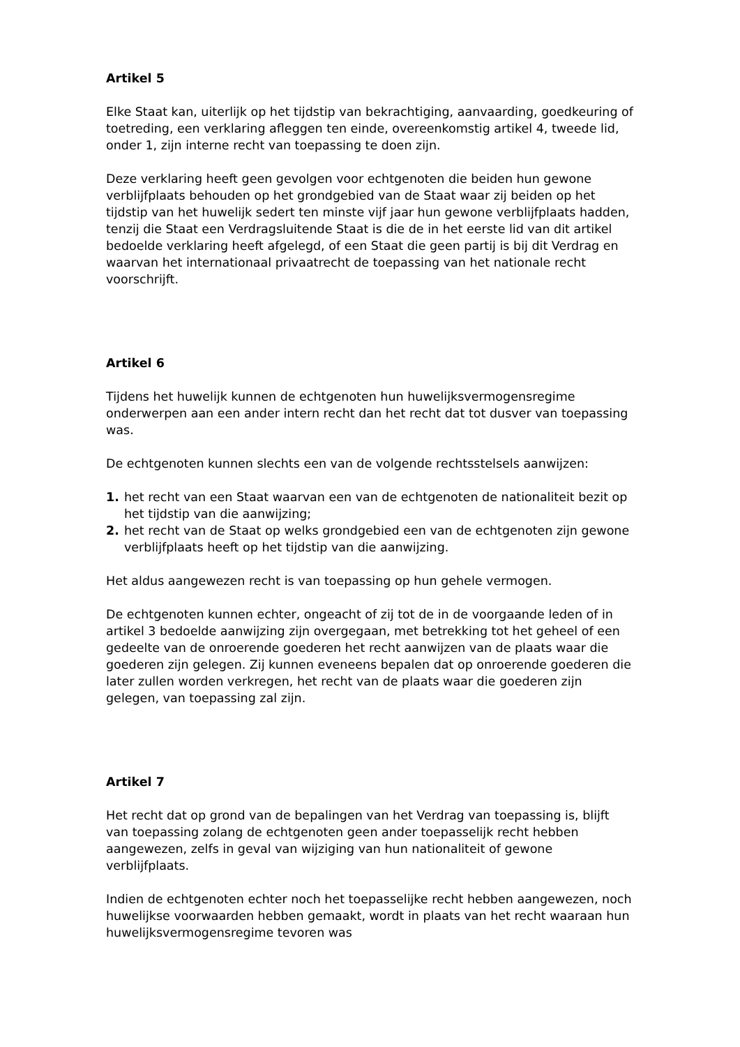Artikel 5
Elke Staat kan, uiterlijk op het tijdstip van bekrachtiging, aanvaarding, goedkeuring of toetreding, een verklaring afleggen ten einde, overeenkomstig artikel 4, tweede lid, onder 1, zijn interne recht van toepassing te doen zijn.
Deze verklaring heeft geen gevolgen voor echtgenoten die beiden hun gewone verblijfplaats behouden op het grondgebied van de Staat waar zij beiden op het tijdstip van het huwelijk sedert ten minste vijf jaar hun gewone verblijfplaats hadden, tenzij die Staat een Verdragsluitende Staat is die de in het eerste lid van dit artikel bedoelde verklaring heeft afgelegd, of een Staat die geen partij is bij dit Verdrag en waarvan het internationaal privaatrecht de toepassing van het nationale recht voorschrijft.
Artikel 6
Tijdens het huwelijk kunnen de echtgenoten hun huwelijksvermogensregime onderwerpen aan een ander intern recht dan het recht dat tot dusver van toepassing was.
De echtgenoten kunnen slechts een van de volgende rechtsstelsels aanwijzen:
1. het recht van een Staat waarvan een van de echtgenoten de nationaliteit bezit op het tijdstip van die aanwijzing;
2. het recht van de Staat op welks grondgebied een van de echtgenoten zijn gewone verblijfplaats heeft op het tijdstip van die aanwijzing.
Het aldus aangewezen recht is van toepassing op hun gehele vermogen.
De echtgenoten kunnen echter, ongeacht of zij tot de in de voorgaande leden of in artikel 3 bedoelde aanwijzing zijn overgegaan, met betrekking tot het geheel of een gedeelte van de onroerende goederen het recht aanwijzen van de plaats waar die goederen zijn gelegen. Zij kunnen eveneens bepalen dat op onroerende goederen die later zullen worden verkregen, het recht van de plaats waar die goederen zijn gelegen, van toepassing zal zijn.
Artikel 7
Het recht dat op grond van de bepalingen van het Verdrag van toepassing is, blijft van toepassing zolang de echtgenoten geen ander toepasselijk recht hebben aangewezen, zelfs in geval van wijziging van hun nationaliteit of gewone verblijfplaats.
Indien de echtgenoten echter noch het toepasselijke recht hebben aangewezen, noch huwelijkse voorwaarden hebben gemaakt, wordt in plaats van het recht waaraan hun huwelijksvermogensregime tevoren was